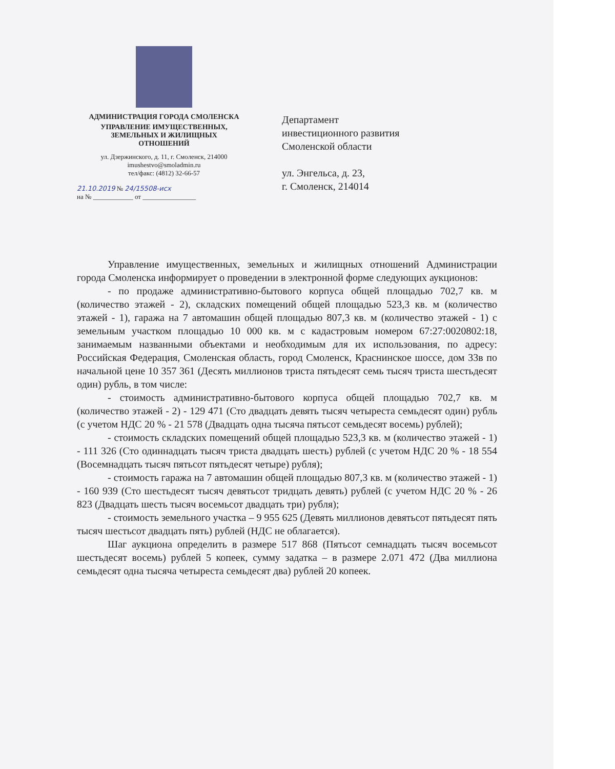АДМИНИСТРАЦИЯ ГОРОДА СМОЛЕНСКА
УПРАВЛЕНИЕ ИМУЩЕСТВЕННЫХ,
ЗЕМЕЛЬНЫХ И ЖИЛИЩНЫХ
ОТНОШЕНИЙ
ул. Дзержинского, д. 11, г. Смоленск, 214000
imushestvo@smoladmin.ru
тел/факс: (4812) 32-66-57
21.10.2019 № 24/15508-исх
на № ____________ от ________________
Департамент
инвестиционного развития
Смоленской области
ул. Энгельса, д. 23,
г. Смоленск, 214014
Управление имущественных, земельных и жилищных отношений Администрации города Смоленска информирует о проведении в электронной форме следующих аукционов:
- по продаже административно-бытового корпуса общей площадью 702,7 кв. м (количество этажей - 2), складских помещений общей площадью 523,3 кв. м (количество этажей - 1), гаража на 7 автомашин общей площадью 807,3 кв. м (количество этажей - 1) с земельным участком площадью 10 000 кв. м с кадастровым номером 67:27:0020802:18, занимаемым названными объектами и необходимым для их использования, по адресу: Российская Федерация, Смоленская область, город Смоленск, Краснинское шоссе, дом 33в по начальной цене 10 357 361 (Десять миллионов триста пятьдесят семь тысяч триста шестьдесят один) рубль, в том числе:
- стоимость административно-бытового корпуса общей площадью 702,7 кв. м (количество этажей - 2) - 129 471 (Сто двадцать девять тысяч четыреста семьдесят один) рубль (с учетом НДС 20 % - 21 578 (Двадцать одна тысяча пятьсот семьдесят восемь) рублей);
- стоимость складских помещений общей площадью 523,3 кв. м (количество этажей - 1) - 111 326 (Сто одиннадцать тысяч триста двадцать шесть) рублей (с учетом НДС 20 % - 18 554 (Восемнадцать тысяч пятьсот пятьдесят четыре) рубля);
- стоимость гаража на 7 автомашин общей площадью 807,3 кв. м (количество этажей - 1) - 160 939 (Сто шестьдесят тысяч девятьсот тридцать девять) рублей (с учетом НДС 20 % - 26 823 (Двадцать шесть тысяч восемьсот двадцать три) рубля);
- стоимость земельного участка – 9 955 625 (Девять миллионов девятьсот пятьдесят пять тысяч шестьсот двадцать пять) рублей (НДС не облагается).
Шаг аукциона определить в размере 517 868 (Пятьсот семнадцать тысяч восемьсот шестьдесят восемь) рублей 5 копеек, сумму задатка – в размере 2.071 472 (Два миллиона семьдесят одна тысяча четыреста семьдесят два) рублей 20 копеек.